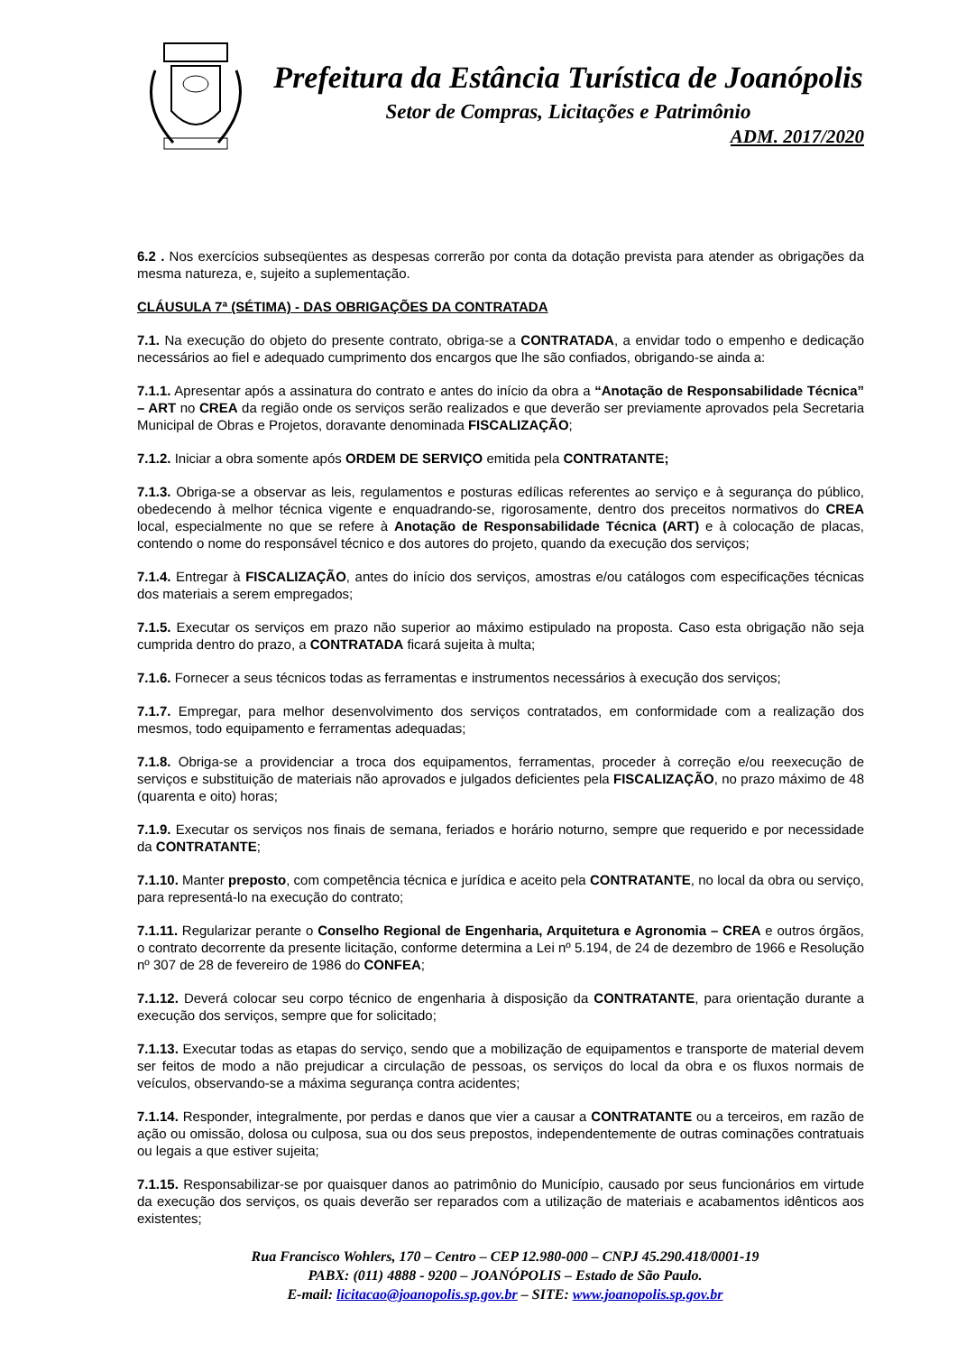Prefeitura da Estância Turística de Joanópolis
Setor de Compras, Licitações e Patrimônio
ADM. 2017/2020
6.2 . Nos exercícios subseqüentes as despesas correrão por conta da dotação prevista para atender as obrigações da mesma natureza, e, sujeito a suplementação.
CLÁUSULA 7ª (SÉTIMA) - DAS OBRIGAÇÕES DA CONTRATADA
7.1. Na execução do objeto do presente contrato, obriga-se a CONTRATADA, a envidar todo o empenho e dedicação necessários ao fiel e adequado cumprimento dos encargos que lhe são confiados, obrigando-se ainda a:
7.1.1. Apresentar após a assinatura do contrato e antes do início da obra a “Anotação de Responsabilidade Técnica” – ART no CREA da região onde os serviços serão realizados e que deverão ser previamente aprovados pela Secretaria Municipal de Obras e Projetos, doravante denominada FISCALIZAÇÃO;
7.1.2. Iniciar a obra somente após ORDEM DE SERVIÇO emitida pela CONTRATANTE;
7.1.3. Obriga-se a observar as leis, regulamentos e posturas edílicas referentes ao serviço e à segurança do público, obedecendo à melhor técnica vigente e enquadrando-se, rigorosamente, dentro dos preceitos normativos do CREA local, especialmente no que se refere à Anotação de Responsabilidade Técnica (ART) e à colocação de placas, contendo o nome do responsável técnico e dos autores do projeto, quando da execução dos serviços;
7.1.4. Entregar à FISCALIZAÇÃO, antes do início dos serviços, amostras e/ou catálogos com especificações técnicas dos materiais a serem empregados;
7.1.5. Executar os serviços em prazo não superior ao máximo estipulado na proposta. Caso esta obrigação não seja cumprida dentro do prazo, a CONTRATADA ficará sujeita à multa;
7.1.6. Fornecer a seus técnicos todas as ferramentas e instrumentos necessários à execução dos serviços;
7.1.7. Empregar, para melhor desenvolvimento dos serviços contratados, em conformidade com a realização dos mesmos, todo equipamento e ferramentas adequadas;
7.1.8. Obriga-se a providenciar a troca dos equipamentos, ferramentas, proceder à correção e/ou reexecução de serviços e substituição de materiais não aprovados e julgados deficientes pela FISCALIZAÇÃO, no prazo máximo de 48 (quarenta e oito) horas;
7.1.9. Executar os serviços nos finais de semana, feriados e horário noturno, sempre que requerido e por necessidade da CONTRATANTE;
7.1.10. Manter preposto, com competência técnica e jurídica e aceito pela CONTRATANTE, no local da obra ou serviço, para representá-lo na execução do contrato;
7.1.11. Regularizar perante o Conselho Regional de Engenharia, Arquitetura e Agronomia – CREA e outros órgãos, o contrato decorrente da presente licitação, conforme determina a Lei nº 5.194, de 24 de dezembro de 1966 e Resolução nº 307 de 28 de fevereiro de 1986 do CONFEA;
7.1.12. Deverá colocar seu corpo técnico de engenharia à disposição da CONTRATANTE, para orientação durante a execução dos serviços, sempre que for solicitado;
7.1.13. Executar todas as etapas do serviço, sendo que a mobilização de equipamentos e transporte de material devem ser feitos de modo a não prejudicar a circulação de pessoas, os serviços do local da obra e os fluxos normais de veículos, observando-se a máxima segurança contra acidentes;
7.1.14. Responder, integralmente, por perdas e danos que vier a causar a CONTRATANTE ou a terceiros, em razão de ação ou omissão, dolosa ou culposa, sua ou dos seus prepostos, independentemente de outras cominações contratuais ou legais a que estiver sujeita;
7.1.15. Responsabilizar-se por quaisquer danos ao patrimônio do Município, causado por seus funcionários em virtude da execução dos serviços, os quais deverão ser reparados com a utilização de materiais e acabamentos idênticos aos existentes;
Rua Francisco Wohlers, 170 – Centro – CEP 12.980-000 – CNPJ 45.290.418/0001-19
PABX: (011) 4888 - 9200 – JOANÓPOLIS – Estado de São Paulo.
E-mail: licitacao@joanopolis.sp.gov.br – SITE: www.joanopolis.sp.gov.br